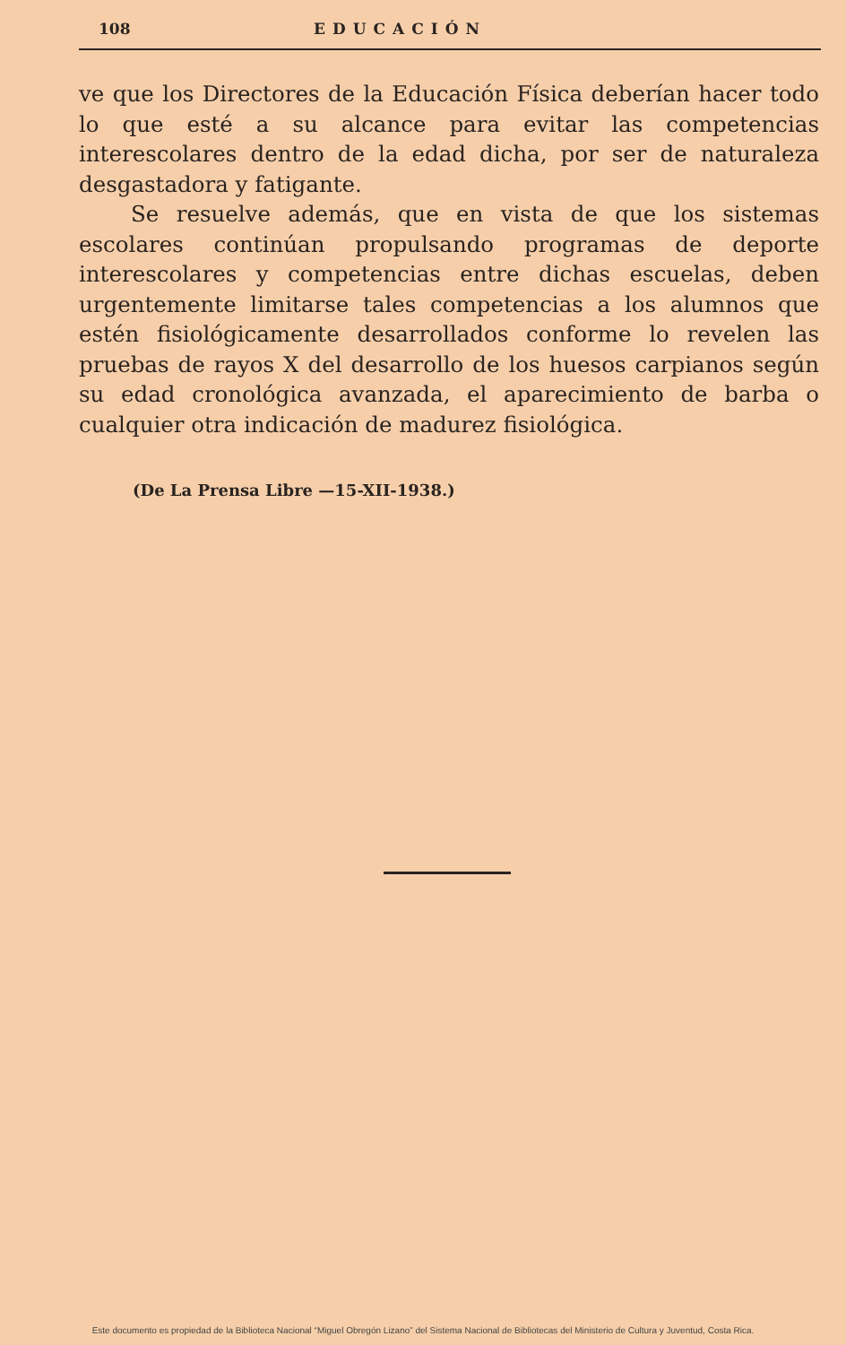108 EDUCACIÓN
ve que los Directores de la Educación Física deberían hacer todo lo que esté a su alcance para evitar las competencias interescolares dentro de la edad dicha, por ser de naturaleza desgastadora y fatigante.
Se resuelve además, que en vista de que los sistemas escolares continúan propulsando programas de deporte interescolares y competencias entre dichas escuelas, deben urgentemente limitarse tales competencias a los alumnos que estén fisiológicamente desarrollados conforme lo revelen las pruebas de rayos X del desarrollo de los huesos carpianos según su edad cronológica avanzada, el aparecimiento de barba o cualquier otra indicación de madurez fisiológica.
(De La Prensa Libre —15-XII-1938.)
Este documento es propiedad de la Biblioteca Nacional “Miguel Obregón Lizano” del Sistema Nacional de Bibliotecas del Ministerio de Cultura y Juventud, Costa Rica.